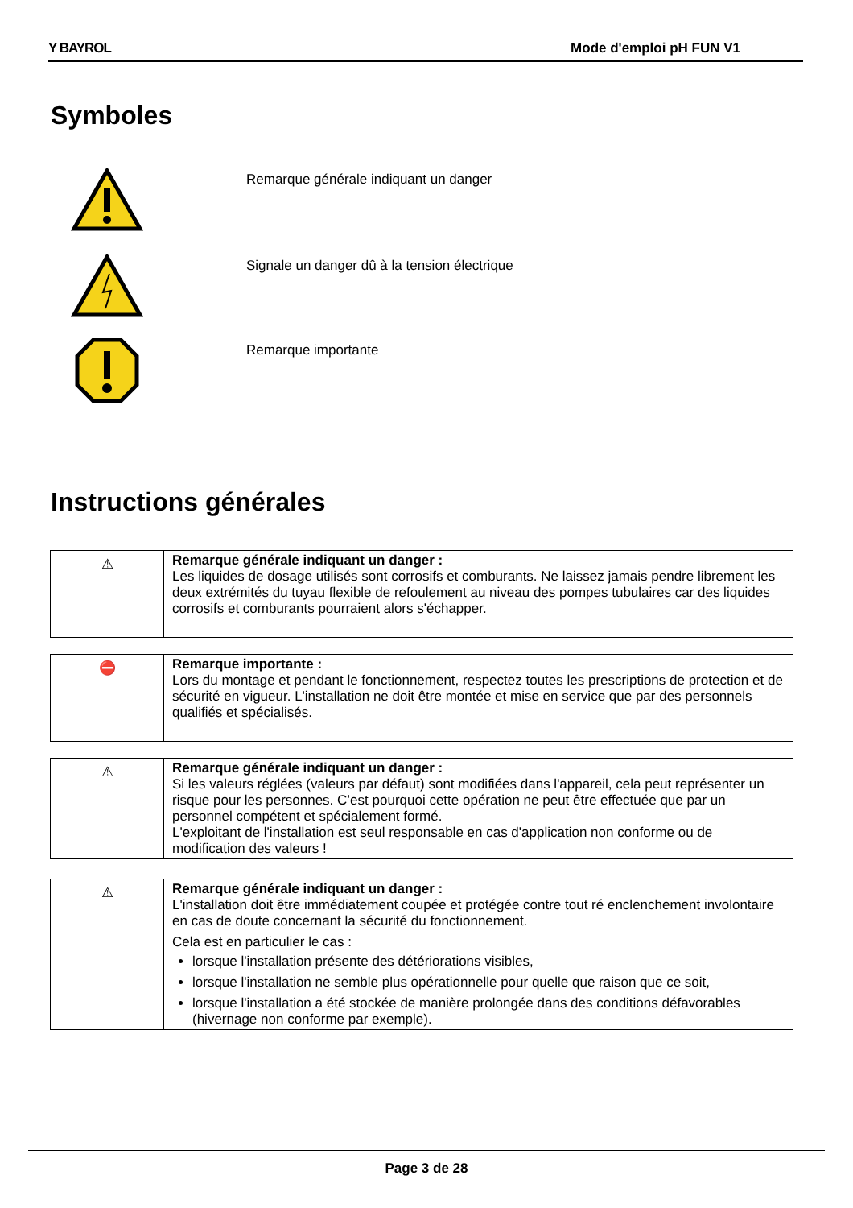Y BAYROL Mode d'emploi pH FUN V1
Symboles
Remarque générale indiquant un danger
Signale un danger dû à la tension électrique
Remarque importante
Instructions générales
| ⚠ | Remarque générale indiquant un danger : Les liquides de dosage utilisés sont corrosifs et comburants. Ne laissez jamais pendre librement les deux extrémités du tuyau flexible de refoulement au niveau des pompes tubulaires car des liquides corrosifs et comburants pourraient alors s'échapper. |
| ⛔ | Remarque importante : Lors du montage et pendant le fonctionnement, respectez toutes les prescriptions de protection et de sécurité en vigueur. L'installation ne doit être montée et mise en service que par des personnels qualifiés et spécialisés. |
| ⚠ | Remarque générale indiquant un danger : Si les valeurs réglées (valeurs par défaut) sont modifiées dans l'appareil, cela peut représenter un risque pour les personnes. C’est pourquoi cette opération ne peut être effectuée que par un personnel compétent et spécialement formé. L'exploitant de l'installation est seul responsable en cas d'application non conforme ou de modification des valeurs ! |
| ⚠ | Remarque générale indiquant un danger : L'installation doit être immédiatement coupée et protégée contre tout ré enclenchement involontaire en cas de doute concernant la sécurité du fonctionnement. Cela est en particulier le cas : lorsque l'installation présente des détériorations visibles, lorsque l'installation ne semble plus opérationnelle pour quelle que raison que ce soit, lorsque l'installation a été stockée de manière prolongée dans des conditions défavorables (hivernage non conforme par exemple). |
Page 3 de 28